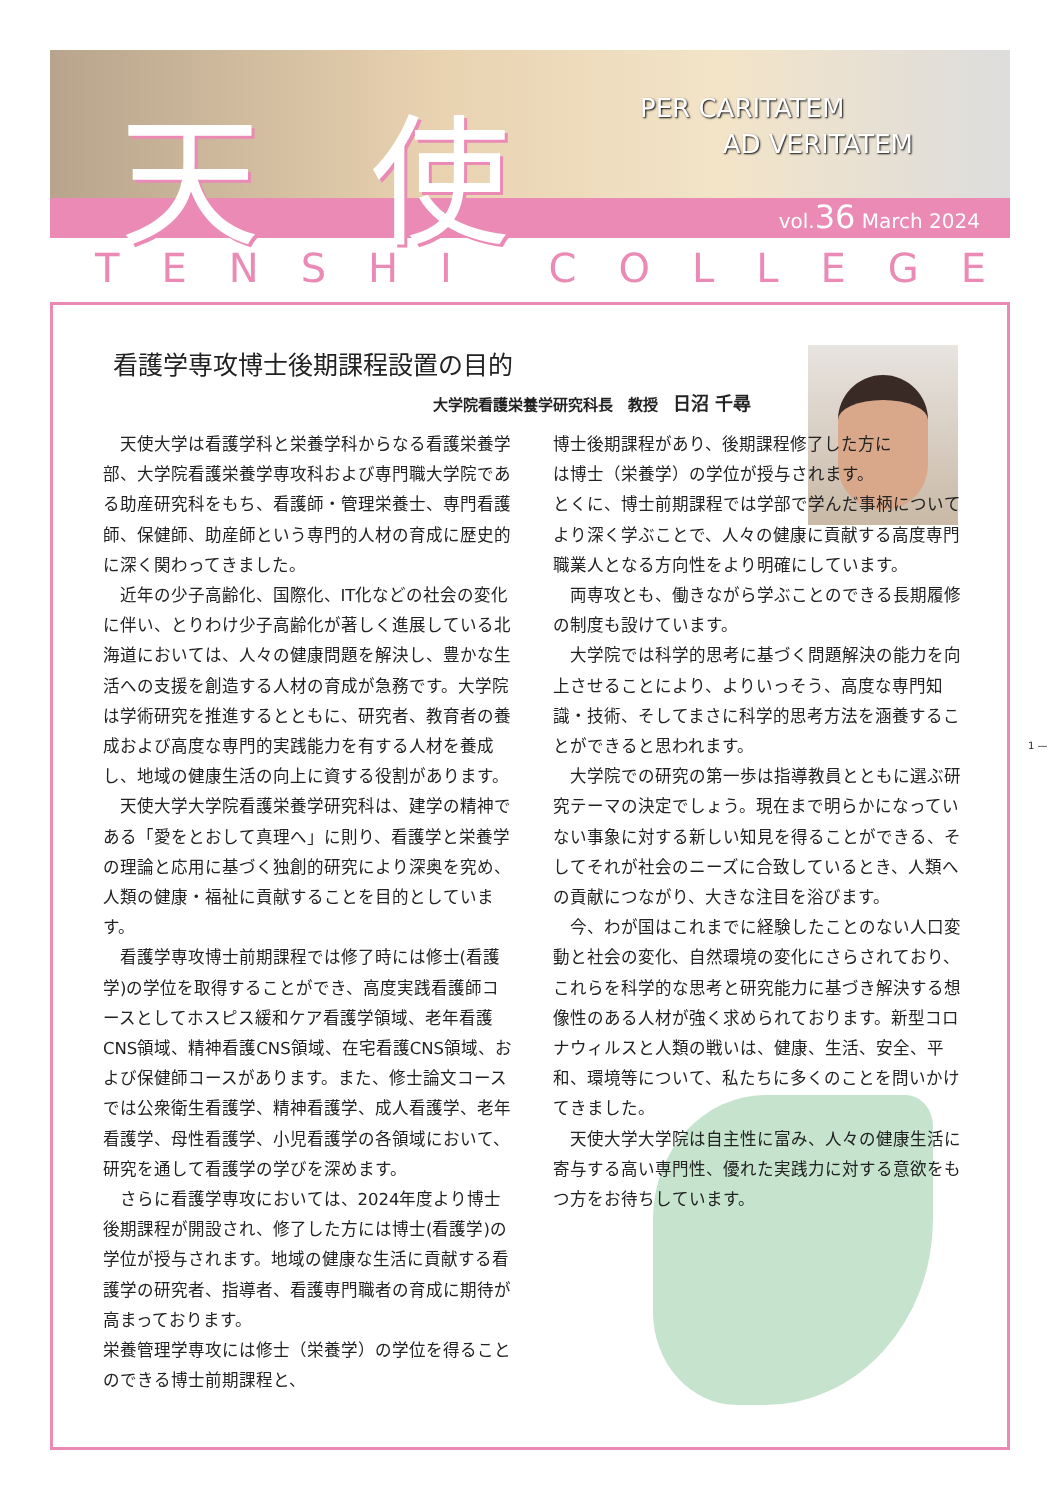天使
PER CARITATEM
AD VERITATEM
vol.36 March 2024
TENSHI COLLEGE
看護学専攻博士後期課程設置の目的
大学院看護栄養学研究科長　教授　日沼 千尋
天使大学は看護学科と栄養学科からなる看護栄養学部、大学院看護栄養学専攻科および専門職大学院である助産研究科をもち、看護師・管理栄養士、専門看護師、保健師、助産師という専門的人材の育成に歴史的に深く関わってきました。
近年の少子高齢化、国際化、IT化などの社会の変化に伴い、とりわけ少子高齢化が著しく進展している北海道においては、人々の健康問題を解決し、豊かな生活への支援を創造する人材の育成が急務です。大学院は学術研究を推進するとともに、研究者、教育者の養成および高度な専門的実践能力を有する人材を養成し、地域の健康生活の向上に資する役割があります。
天使大学大学院看護栄養学研究科は、建学の精神である「愛をとおして真理へ」に則り、看護学と栄養学の理論と応用に基づく独創的研究により深奥を究め、人類の健康・福祉に貢献することを目的としています。
看護学専攻博士前期課程では修了時には修士(看護学)の学位を取得することができ、高度実践看護師コースとしてホスピス緩和ケア看護学領域、老年看護CNS領域、精神看護CNS領域、在宅看護CNS領域、および保健師コースがあります。また、修士論文コースでは公衆衛生看護学、精神看護学、成人看護学、老年看護学、母性看護学、小児看護学の各領域において、研究を通して看護学の学びを深めます。
さらに看護学専攻においては、2024年度より博士後期課程が開設され、修了した方には博士(看護学)の学位が授与されます。地域の健康な生活に貢献する看護学の研究者、指導者、看護専門職者の育成に期待が高まっております。
栄養管理学専攻には修士（栄養学）の学位を得ることのできる博士前期課程と、
博士後期課程があり、後期課程修了した方には博士（栄養学）の学位が授与されます。
とくに、博士前期課程では学部で学んだ事柄についてより深く学ぶことで、人々の健康に貢献する高度専門職業人となる方向性をより明確にしています。
両専攻とも、働きながら学ぶことのできる長期履修の制度も設けています。
大学院では科学的思考に基づく問題解決の能力を向上させることにより、よりいっそう、高度な専門知識・技術、そしてまさに科学的思考方法を涵養することができると思われます。
大学院での研究の第一歩は指導教員とともに選ぶ研究テーマの決定でしょう。現在まで明らかになっていない事象に対する新しい知見を得ることができる、そしてそれが社会のニーズに合致しているとき、人類への貢献につながり、大きな注目を浴びます。
今、わが国はこれまでに経験したことのない人口変動と社会の変化、自然環境の変化にさらされており、これらを科学的な思考と研究能力に基づき解決する想像性のある人材が強く求められております。新型コロナウィルスと人類の戦いは、健康、生活、安全、平和、環境等について、私たちに多くのことを問いかけてきました。
天使大学大学院は自主性に富み、人々の健康生活に寄与する高い専門性、優れた実践力に対する意欲をもつ方をお待ちしています。
1 —